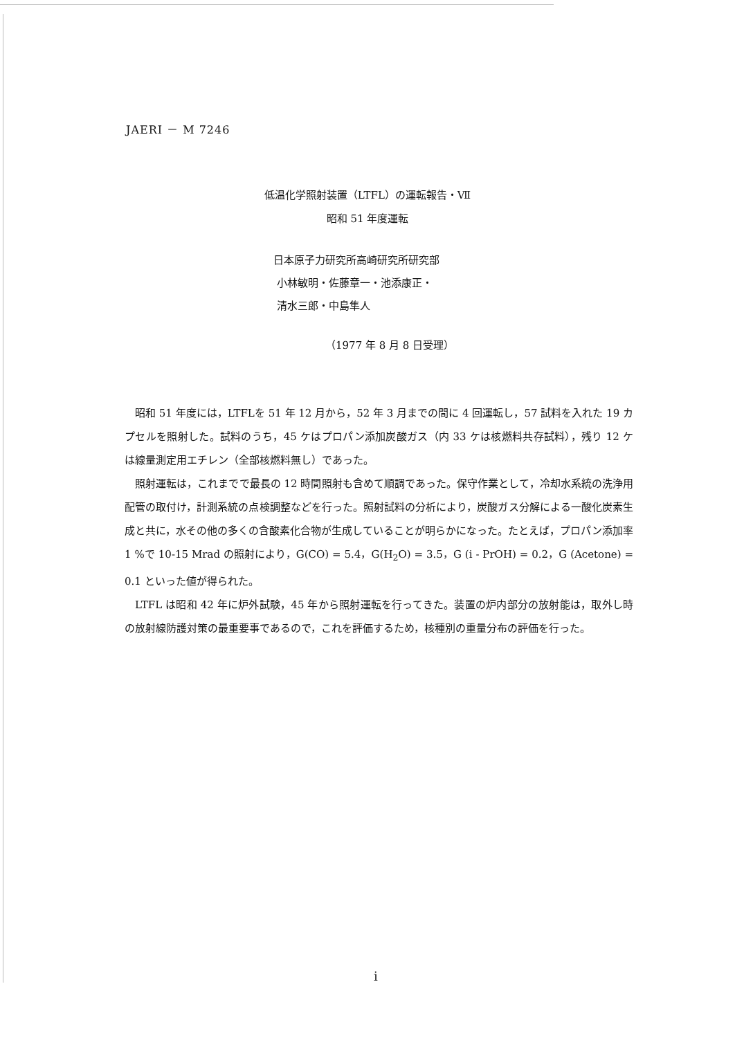JAERI － M 7246
低温化学照射装置（LTFL）の運転報告・Ⅶ
昭和 51 年度運転
日本原子力研究所高崎研究所研究部
小林敏明・佐藤章一・池添康正・
清水三郎・中島隼人
（1977 年 8 月 8 日受理）
昭和 51 年度には，LTFLを 51 年 12 月から，52 年 3 月までの間に 4 回運転し，57 試料を入れた 19 カプセルを照射した。試料のうち，45 ケはプロパン添加炭酸ガス（内 33 ケは核燃料共存試料），残り 12 ケは線量測定用エチレン（全部核燃料無し）であった。
照射運転は，これまでで最長の 12 時間照射も含めて順調であった。保守作業として，冷却水系統の洗浄用配管の取付け，計測系統の点検調整などを行った。照射試料の分析により，炭酸ガス分解による一酸化炭素生成と共に，水その他の多くの含酸素化合物が生成していることが明らかになった。たとえば，プロパン添加率 1 %で 10-15 Mrad の照射により，G(CO) = 5.4，G(H<sub>2</sub>O) = 3.5，G (i - PrOH) = 0.2，G (Acetone) = 0.1 といった値が得られた。
LTFL は昭和 42 年に炉外試験，45 年から照射運転を行ってきた。装置の炉内部分の放射能は，取外し時の放射線防護対策の最重要事であるので，これを評価するため，核種別の重量分布の評価を行った。
i